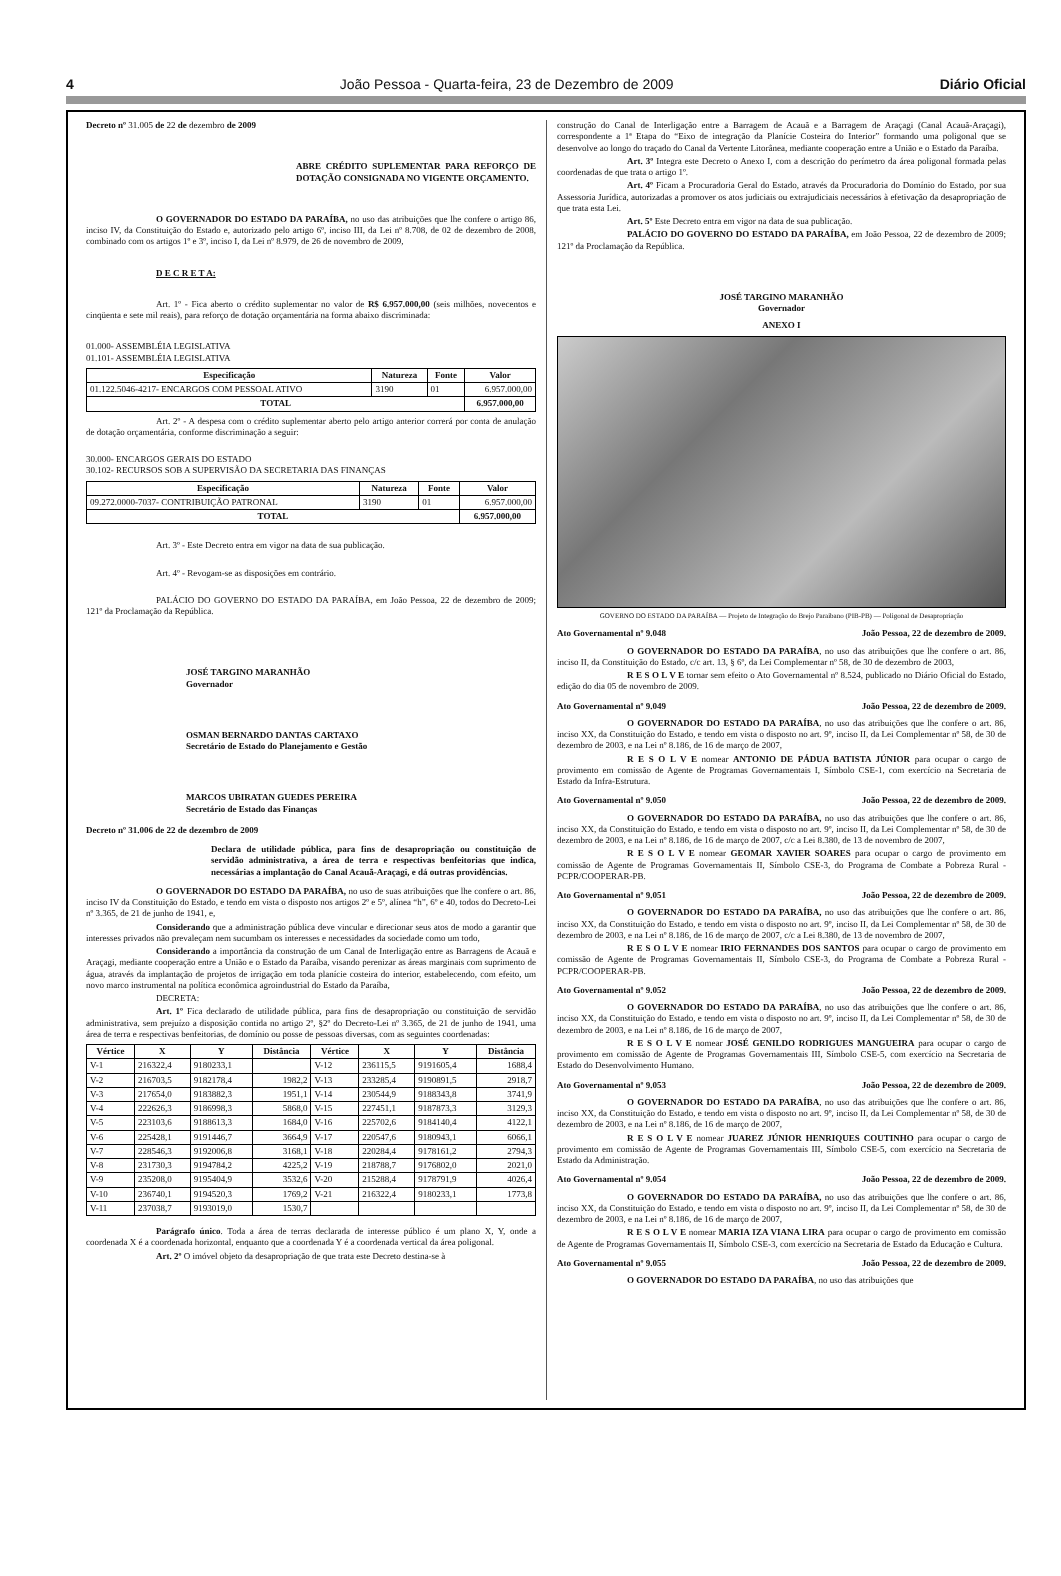4 João Pessoa - Quarta-feira, 23 de Dezembro de 2009 Diário Oficial
Decreto nº 31.005 de 22 de dezembro de 2009
ABRE CRÉDITO SUPLEMENTAR PARA REFORÇO DE DOTAÇÃO CONSIGNADA NO VIGENTE ORÇAMENTO.
O GOVERNADOR DO ESTADO DA PARAÍBA, no uso das atribuições que lhe confere o artigo 86, inciso IV, da Constituição do Estado e, autorizado pelo artigo 6º, inciso III, da Lei nº 8.708, de 02 de dezembro de 2008, combinado com os artigos 1º e 3º, inciso I, da Lei nº 8.979, de 26 de novembro de 2009,
D E C R E T A:
Art. 1º - Fica aberto o crédito suplementar no valor de R$ 6.957.000,00 (seis milhões, novecentos e cinqüenta e sete mil reais), para reforço de dotação orçamentária na forma abaixo discriminada:
01.000- ASSEMBLÉIA LEGISLATIVA
01.101- ASSEMBLÉIA LEGISLATIVA
| Especificação | Natureza | Fonte | Valor |
| --- | --- | --- | --- |
| 01.122.5046-4217- ENCARGOS COM PESSOAL ATIVO | 3190 | 01 | 6.957.000,00 |
| TOTAL | | | 6.957.000,00 |
Art. 2º - A despesa com o crédito suplementar aberto pelo artigo anterior correrá por conta de anulação de dotação orçamentária, conforme discriminação a seguir:
30.000- ENCARGOS GERAIS DO ESTADO
30.102- RECURSOS SOB A SUPERVISÃO DA SECRETARIA DAS FINANÇAS
| Especificação | Natureza | Fonte | Valor |
| --- | --- | --- | --- |
| 09.272.0000-7037- CONTRIBUIÇÃO PATRONAL | 3190 | 01 | 6.957.000,00 |
| TOTAL | | | 6.957.000,00 |
Art. 3º - Este Decreto entra em vigor na data de sua publicação.
Art. 4º - Revogam-se as disposições em contrário.
PALÁCIO DO GOVERNO DO ESTADO DA PARAÍBA, em João Pessoa, 22 de dezembro de 2009; 121º da Proclamação da República.
JOSÉ TARGINO MARANHÃO
Governador
OSMAN BERNARDO DANTAS CARTAXO
Secretário de Estado do Planejamento e Gestão
MARCOS UBIRATAN GUEDES PEREIRA
Secretário de Estado das Finanças
Decreto nº 31.006 de 22 de dezembro de 2009
Declara de utilidade pública, para fins de desapropriação ou constituição de servidão administrativa, a área de terra e respectivas benfeitorias que indica, necessárias a implantação do Canal Acauã-Araçagi, e dá outras providências.
O GOVERNADOR DO ESTADO DA PARAÍBA, no uso de suas atribuições que lhe confere o art. 86, inciso IV da Constituição do Estado, e tendo em vista o disposto nos artigos 2º e 5º, alínea “h”, 6º e 40, todos do Decreto-Lei nº 3.365, de 21 de junho de 1941, e,
Considerando que a administração pública deve vincular e direcionar seus atos de modo a garantir que interesses privados não prevaleçam nem sucumbam os interesses e necessidades da sociedade como um todo,
Considerando a importância da construção de um Canal de Interligação entre as Barragens de Acauã e Araçagi, mediante cooperação entre a União e o Estado da Paraíba, visando perenizar as áreas marginais com suprimento de água, através da implantação de projetos de irrigação em toda planície costeira do interior, estabelecendo, com efeito, um novo marco instrumental na política econômica agroindustrial do Estado da Paraíba,
DECRETA:
Art. 1º Fica declarado de utilidade pública, para fins de desapropriação ou constituição de servidão administrativa, sem prejuízo a disposição contida no artigo 2º, §2º do Decreto-Lei nº 3.365, de 21 de junho de 1941, uma área de terra e respectivas benfeitorias, de domínio ou posse de pessoas diversas, com as seguintes coordenadas:
| Vértice | X | Y | Distância | Vértice | X | Y | Distância |
| --- | --- | --- | --- | --- | --- | --- | --- |
| V-1 | 216322,4 | 9180233,1 | | V-12 | 236115,5 | 9191605,4 | 1688,4 |
| V-2 | 216703,5 | 9182178,4 | 1982,2 | V-13 | 233285,4 | 9190891,5 | 2918,7 |
| V-3 | 217654,0 | 9183882,3 | 1951,1 | V-14 | 230544,9 | 9188343,8 | 3741,9 |
| V-4 | 222626,3 | 9186998,3 | 5868,0 | V-15 | 227451,1 | 9187873,3 | 3129,3 |
| V-5 | 223103,6 | 9188613,3 | 1684,0 | V-16 | 225702,6 | 9184140,4 | 4122,1 |
| V-6 | 225428,1 | 9191446,7 | 3664,9 | V-17 | 220547,6 | 9180943,1 | 6066,1 |
| V-7 | 228546,3 | 9192006,8 | 3168,1 | V-18 | 220284,4 | 9178161,2 | 2794,3 |
| V-8 | 231730,3 | 9194784,2 | 4225,2 | V-19 | 218788,7 | 9176802,0 | 2021,0 |
| V-9 | 235208,0 | 9195404,9 | 3532,6 | V-20 | 215288,4 | 9178791,9 | 4026,4 |
| V-10 | 236740,1 | 9194520,3 | 1769,2 | V-21 | 216322,4 | 9180233,1 | 1773,8 |
| V-11 | 237038,7 | 9193019,0 | 1530,7 | | | | |
Parágrafo único. Toda a área de terras declarada de interesse público é um plano X, Y, onde a coordenada X é a coordenada horizontal, enquanto que a coordenada Y é a coordenada vertical da área poligonal.
Art. 2º O imóvel objeto da desapropriação de que trata este Decreto destina-se à
construção do Canal de Interligação entre a Barragem de Acauã e a Barragem de Araçagi (Canal Acauã-Araçagi), correspondente a 1ª Etapa do “Eixo de integração da Planície Costeira do Interior” formando uma poligonal que se desenvolve ao longo do traçado do Canal da Vertente Litorânea, mediante cooperação entre a União e o Estado da Paraíba.
Art. 3º Integra este Decreto o Anexo I, com a descrição do perímetro da área poligonal formada pelas coordenadas de que trata o artigo 1º.
Art. 4º Ficam a Procuradoria Geral do Estado, através da Procuradoria do Domínio do Estado, por sua Assessoria Jurídica, autorizadas a promover os atos judiciais ou extrajudiciais necessários à efetivação da desapropriação de que trata esta Lei.
Art. 5º Este Decreto entra em vigor na data de sua publicação.
PALÁCIO DO GOVERNO DO ESTADO DA PARAÍBA, em João Pessoa, 22 de dezembro de 2009; 121º da Proclamação da República.
JOSÉ TARGINO MARANHÃO
Governador
ANEXO I
GOVERNO DO ESTADO DA PARAÍBA — Projeto de Integração do Brejo Paraibano (PIB-PB) — Poligonal de Desapropriação
Ato Governamental nº 9.048 João Pessoa, 22 de dezembro de 2009.
O GOVERNADOR DO ESTADO DA PARAÍBA, no uso das atribuições que lhe confere o art. 86, inciso II, da Constituição do Estado, c/c art. 13, § 6º, da Lei Complementar nº 58, de 30 de dezembro de 2003,
R E S O L V E tornar sem efeito o Ato Governamental nº 8.524, publicado no Diário Oficial do Estado, edição do dia 05 de novembro de 2009.
Ato Governamental nº 9.049 João Pessoa, 22 de dezembro de 2009.
O GOVERNADOR DO ESTADO DA PARAÍBA, no uso das atribuições que lhe confere o art. 86, inciso XX, da Constituição do Estado, e tendo em vista o disposto no art. 9º, inciso II, da Lei Complementar nº 58, de 30 de dezembro de 2003, e na Lei nº 8.186, de 16 de março de 2007,
R E S O L V E nomear ANTONIO DE PÁDUA BATISTA JÚNIOR para ocupar o cargo de provimento em comissão de Agente de Programas Governamentais I, Símbolo CSE-1, com exercício na Secretaria de Estado da Infra-Estrutura.
Ato Governamental nº 9.050 João Pessoa, 22 de dezembro de 2009.
O GOVERNADOR DO ESTADO DA PARAÍBA, no uso das atribuições que lhe confere o art. 86, inciso XX, da Constituição do Estado, e tendo em vista o disposto no art. 9º, inciso II, da Lei Complementar nº 58, de 30 de dezembro de 2003, e na Lei nº 8.186, de 16 de março de 2007, c/c a Lei 8.380, de 13 de novembro de 2007,
R E S O L V E nomear GEOMAR XAVIER SOARES para ocupar o cargo de provimento em comissão de Agente de Programas Governamentais II, Símbolo CSE-3, do Programa de Combate a Pobreza Rural -PCPR/COOPERAR-PB.
Ato Governamental nº 9.051 João Pessoa, 22 de dezembro de 2009.
O GOVERNADOR DO ESTADO DA PARAÍBA, no uso das atribuições que lhe confere o art. 86, inciso XX, da Constituição do Estado, e tendo em vista o disposto no art. 9º, inciso II, da Lei Complementar nº 58, de 30 de dezembro de 2003, e na Lei nº 8.186, de 16 de março de 2007, c/c a Lei 8.380, de 13 de novembro de 2007,
R E S O L V E nomear IRIO FERNANDES DOS SANTOS para ocupar o cargo de provimento em comissão de Agente de Programas Governamentais II, Símbolo CSE-3, do Programa de Combate a Pobreza Rural -PCPR/COOPERAR-PB.
Ato Governamental nº 9.052 João Pessoa, 22 de dezembro de 2009.
O GOVERNADOR DO ESTADO DA PARAÍBA, no uso das atribuições que lhe confere o art. 86, inciso XX, da Constituição do Estado, e tendo em vista o disposto no art. 9º, inciso II, da Lei Complementar nº 58, de 30 de dezembro de 2003, e na Lei nº 8.186, de 16 de março de 2007,
R E S O L V E nomear JOSÉ GENILDO RODRIGUES MANGUEIRA para ocupar o cargo de provimento em comissão de Agente de Programas Governamentais III, Símbolo CSE-5, com exercício na Secretaria de Estado do Desenvolvimento Humano.
Ato Governamental nº 9.053 João Pessoa, 22 de dezembro de 2009.
O GOVERNADOR DO ESTADO DA PARAÍBA, no uso das atribuições que lhe confere o art. 86, inciso XX, da Constituição do Estado, e tendo em vista o disposto no art. 9º, inciso II, da Lei Complementar nº 58, de 30 de dezembro de 2003, e na Lei nº 8.186, de 16 de março de 2007,
R E S O L V E nomear JUAREZ JÚNIOR HENRIQUES COUTINHO para ocupar o cargo de provimento em comissão de Agente de Programas Governamentais III, Símbolo CSE-5, com exercício na Secretaria de Estado da Administração.
Ato Governamental nº 9.054 João Pessoa, 22 de dezembro de 2009.
O GOVERNADOR DO ESTADO DA PARAÍBA, no uso das atribuições que lhe confere o art. 86, inciso XX, da Constituição do Estado, e tendo em vista o disposto no art. 9º, inciso II, da Lei Complementar nº 58, de 30 de dezembro de 2003, e na Lei nº 8.186, de 16 de março de 2007,
R E S O L V E nomear MARIA IZA VIANA LIRA para ocupar o cargo de provimento em comissão de Agente de Programas Governamentais II, Símbolo CSE-3, com exercício na Secretaria de Estado da Educação e Cultura.
Ato Governamental nº 9.055 João Pessoa, 22 de dezembro de 2009.
O GOVERNADOR DO ESTADO DA PARAÍBA, no uso das atribuições que